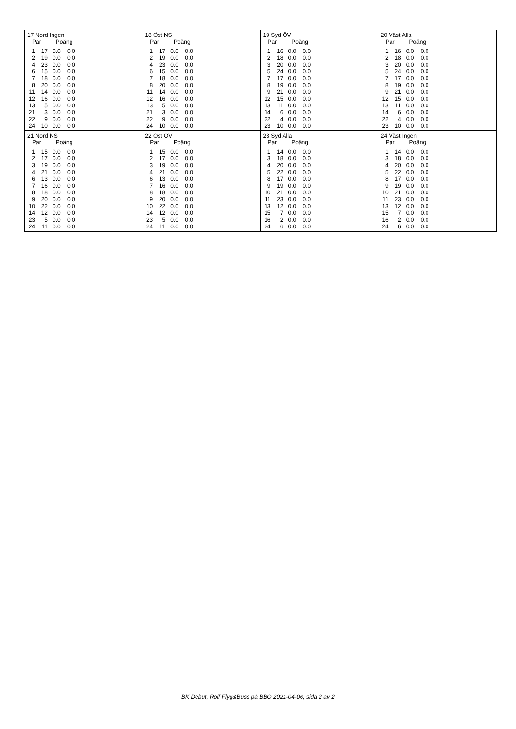17 Nord Ingen
| Par | | Poäng | |
| --- | --- | --- | --- |
| 1 | 17 | 0.0 | 0.0 |
| 2 | 19 | 0.0 | 0.0 |
| 4 | 23 | 0.0 | 0.0 |
| 6 | 15 | 0.0 | 0.0 |
| 7 | 18 | 0.0 | 0.0 |
| 8 | 20 | 0.0 | 0.0 |
| 11 | 14 | 0.0 | 0.0 |
| 12 | 16 | 0.0 | 0.0 |
| 13 | 5 | 0.0 | 0.0 |
| 21 | 3 | 0.0 | 0.0 |
| 22 | 9 | 0.0 | 0.0 |
| 24 | 10 | 0.0 | 0.0 |
18 Öst NS
| Par | | Poäng | |
| --- | --- | --- | --- |
| 1 | 17 | 0.0 | 0.0 |
| 2 | 19 | 0.0 | 0.0 |
| 4 | 23 | 0.0 | 0.0 |
| 6 | 15 | 0.0 | 0.0 |
| 7 | 18 | 0.0 | 0.0 |
| 8 | 20 | 0.0 | 0.0 |
| 11 | 14 | 0.0 | 0.0 |
| 12 | 16 | 0.0 | 0.0 |
| 13 | 5 | 0.0 | 0.0 |
| 21 | 3 | 0.0 | 0.0 |
| 22 | 9 | 0.0 | 0.0 |
| 24 | 10 | 0.0 | 0.0 |
19 Syd ÖV
| Par | | Poäng | |
| --- | --- | --- | --- |
| 1 | 16 | 0.0 | 0.0 |
| 2 | 18 | 0.0 | 0.0 |
| 3 | 20 | 0.0 | 0.0 |
| 5 | 24 | 0.0 | 0.0 |
| 7 | 17 | 0.0 | 0.0 |
| 8 | 19 | 0.0 | 0.0 |
| 9 | 21 | 0.0 | 0.0 |
| 12 | 15 | 0.0 | 0.0 |
| 13 | 11 | 0.0 | 0.0 |
| 14 | 6 | 0.0 | 0.0 |
| 22 | 4 | 0.0 | 0.0 |
| 23 | 10 | 0.0 | 0.0 |
20 Väst Alla
| Par | | Poäng | |
| --- | --- | --- | --- |
| 1 | 16 | 0.0 | 0.0 |
| 2 | 18 | 0.0 | 0.0 |
| 3 | 20 | 0.0 | 0.0 |
| 5 | 24 | 0.0 | 0.0 |
| 7 | 17 | 0.0 | 0.0 |
| 8 | 19 | 0.0 | 0.0 |
| 9 | 21 | 0.0 | 0.0 |
| 12 | 15 | 0.0 | 0.0 |
| 13 | 11 | 0.0 | 0.0 |
| 14 | 6 | 0.0 | 0.0 |
| 22 | 4 | 0.0 | 0.0 |
| 23 | 10 | 0.0 | 0.0 |
21 Nord NS
| Par | | Poäng | |
| --- | --- | --- | --- |
| 1 | 15 | 0.0 | 0.0 |
| 2 | 17 | 0.0 | 0.0 |
| 3 | 19 | 0.0 | 0.0 |
| 4 | 21 | 0.0 | 0.0 |
| 6 | 13 | 0.0 | 0.0 |
| 7 | 16 | 0.0 | 0.0 |
| 8 | 18 | 0.0 | 0.0 |
| 9 | 20 | 0.0 | 0.0 |
| 10 | 22 | 0.0 | 0.0 |
| 14 | 12 | 0.0 | 0.0 |
| 23 | 5 | 0.0 | 0.0 |
| 24 | 11 | 0.0 | 0.0 |
22 Öst ÖV
| Par | | Poäng | |
| --- | --- | --- | --- |
| 1 | 15 | 0.0 | 0.0 |
| 2 | 17 | 0.0 | 0.0 |
| 3 | 19 | 0.0 | 0.0 |
| 4 | 21 | 0.0 | 0.0 |
| 6 | 13 | 0.0 | 0.0 |
| 7 | 16 | 0.0 | 0.0 |
| 8 | 18 | 0.0 | 0.0 |
| 9 | 20 | 0.0 | 0.0 |
| 10 | 22 | 0.0 | 0.0 |
| 14 | 12 | 0.0 | 0.0 |
| 23 | 5 | 0.0 | 0.0 |
| 24 | 11 | 0.0 | 0.0 |
23 Syd Alla
| Par | | Poäng | |
| --- | --- | --- | --- |
| 1 | 14 | 0.0 | 0.0 |
| 3 | 18 | 0.0 | 0.0 |
| 4 | 20 | 0.0 | 0.0 |
| 5 | 22 | 0.0 | 0.0 |
| 8 | 17 | 0.0 | 0.0 |
| 9 | 19 | 0.0 | 0.0 |
| 10 | 21 | 0.0 | 0.0 |
| 11 | 23 | 0.0 | 0.0 |
| 13 | 12 | 0.0 | 0.0 |
| 15 | 7 | 0.0 | 0.0 |
| 16 | 2 | 0.0 | 0.0 |
| 24 | 6 | 0.0 | 0.0 |
24 Väst Ingen
| Par | | Poäng | |
| --- | --- | --- | --- |
| 1 | 14 | 0.0 | 0.0 |
| 3 | 18 | 0.0 | 0.0 |
| 4 | 20 | 0.0 | 0.0 |
| 5 | 22 | 0.0 | 0.0 |
| 8 | 17 | 0.0 | 0.0 |
| 9 | 19 | 0.0 | 0.0 |
| 10 | 21 | 0.0 | 0.0 |
| 11 | 23 | 0.0 | 0.0 |
| 13 | 12 | 0.0 | 0.0 |
| 15 | 7 | 0.0 | 0.0 |
| 16 | 2 | 0.0 | 0.0 |
| 24 | 6 | 0.0 | 0.0 |
BK Debut, Rolf Flyg&Buss på BBO 2021-04-06, sida 2 av 2